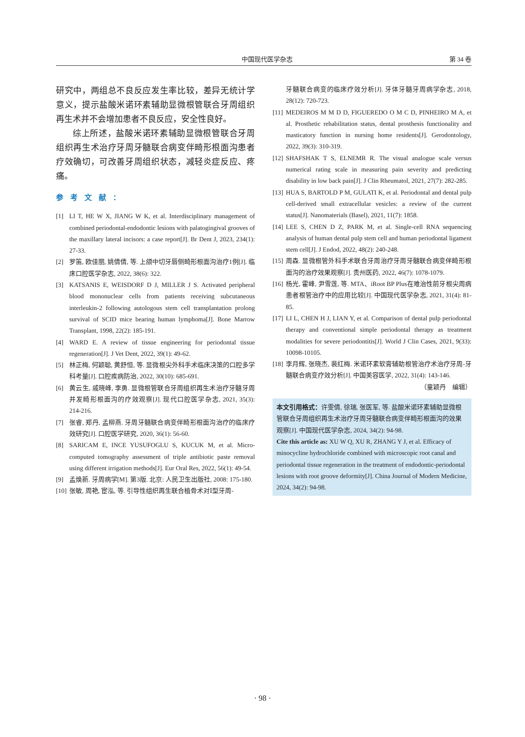中国现代医学杂志 第 34 卷
研究中，两组总不良反应发生率比较，差异无统计学意义，提示盐酸米诺环素辅助显微根管联合牙周组织再生术并不会增加患者不良反应，安全性良好。
综上所述，盐酸米诺环素辅助显微根管联合牙周组织再生术治疗牙周牙髓联合病变伴畸形根面沟患者疗效确切，可改善牙周组织状态，减轻炎症反应、疼痛。
参考文献：
[1] LI T, HE W X, JIANG W K, et al. Interdisciplinary management of combined periodontal-endodontic lesions with palatogingival grooves of the maxillary lateral incisors: a case report[J]. Br Dent J, 2023, 234(1): 27-33.
[2] 罗笛, 欧佳丽, 姚倩倩, 等. 上颌中切牙唇侧畸形根面沟治疗1例[J]. 临床口腔医学杂志, 2022, 38(6): 322.
[3] KATSANIS E, WEISDORF D J, MILLER J S. Activated peripheral blood mononuclear cells from patients receiving subcutaneous interleukin-2 following autologous stem cell transplantation prolong survival of SCID mice bearing human lymphoma[J]. Bone Marrow Transplant, 1998, 22(2): 185-191.
[4] WARD E. A review of tissue engineering for periodontal tissue regeneration[J]. J Vet Dent, 2022, 39(1): 49-62.
[5] 林正梅, 何颖聪, 黄舒恒, 等. 显微根尖外科手术临床决策的口腔多学科考量[J]. 口腔疾病防治, 2022, 30(10): 685-691.
[6] 黄云生, 戚晓峰, 李勇. 显微根管联合牙周组织再生术治疗牙髓牙周并发畸形根面沟的疗效观察[J]. 现代口腔医学杂志, 2021, 35(3): 214-216.
[7] 张睿, 郑丹, 孟柳燕. 牙周牙髓联合病变伴畸形根面沟治疗的临床疗效研究[J]. 口腔医学研究, 2020, 36(1): 56-60.
[8] SARICAM E, INCE YUSUFOGLU S, KUCUK M, et al. Micro-computed tomography assessment of triple antibiotic paste removal using different irrigation methods[J]. Eur Oral Res, 2022, 56(1): 49-54.
[9] 孟焕新. 牙周病学[M]. 第3版. 北京: 人民卫生出版社, 2008: 175-180.
[10]
张敏, 周艳, 宦泓, 等. 引导性组织再生联合植骨术对Ⅰ型牙周-
牙髓联合病变的临床疗效分析[J]. 牙体牙髓牙周病学杂志, 2018, 28(12): 720-723.
[11]
MEDEIROS M M D D, FIGUEREDO O M C D, PINHEIRO M A, et al. Prosthetic rehabilitation status, dental prosthesis functionality and masticatory function in nursing home residents[J]. Gerodontology, 2022, 39(3): 310-319.
[12]
SHAFSHAK T S, ELNEMR R. The visual analogue scale versus numerical rating scale in measuring pain severity and predicting disability in low back pain[J]. J Clin Rheumatol, 2021, 27(7): 282-285.
[13]
HUA S, BARTOLD P M, GULATI K, et al. Periodontal and dental pulp cell-derived small extracellular vesicles: a review of the current status[J]. Nanomaterials (Basel), 2021, 11(7): 1858.
[14]
LEE S, CHEN D Z, PARK M, et al. Single-cell RNA sequencing analysis of human dental pulp stem cell and human periodontal ligament stem cell[J]. J Endod, 2022, 48(2): 240-248.
[15]
周森. 显微根管外科手术联合牙周治疗牙周牙髓联合病变伴畸形根面沟的治疗效果观察[J]. 贵州医药, 2022, 46(7): 1078-1079.
[16]
杨光, 霍峰, 尹雪莲, 等. MTA、iRoot BP Plus在难治性前牙根尖周病患者根管治疗中的应用比较[J]. 中国现代医学杂志, 2021, 31(4): 81-85.
[17]
LI L, CHEN H J, LIAN Y, et al. Comparison of dental pulp periodontal therapy and conventional simple periodontal therapy as treatment modalities for severe periodontitis[J]. World J Clin Cases, 2021, 9(33): 10098-10105.
[18]
李月辉, 张晓杰, 裴红梅. 米诺环素软膏辅助根管治疗术治疗牙周-牙髓联合病变疗效分析[J]. 中国美容医学, 2022, 31(4): 143-146.
（童颖丹　编辑）
本文引用格式：许雯倩, 徐瑞, 张医军, 等. 盐酸米诺环素辅助显微根管联合牙周组织再生术治疗牙周牙髓联合病变伴畸形根面沟的效果观察[J]. 中国现代医学杂志, 2024, 34(2): 94-98.
Cite this article as: XU W Q, XU R, ZHANG Y J, et al. Efficacy of minocycline hydrochloride combined with microscopic root canal and periodontal tissue regeneration in the treatment of endodontic-periodontal lesions with root groove deformity[J]. China Journal of Modern Medicine, 2024, 34(2): 94-98.
· 98 ·